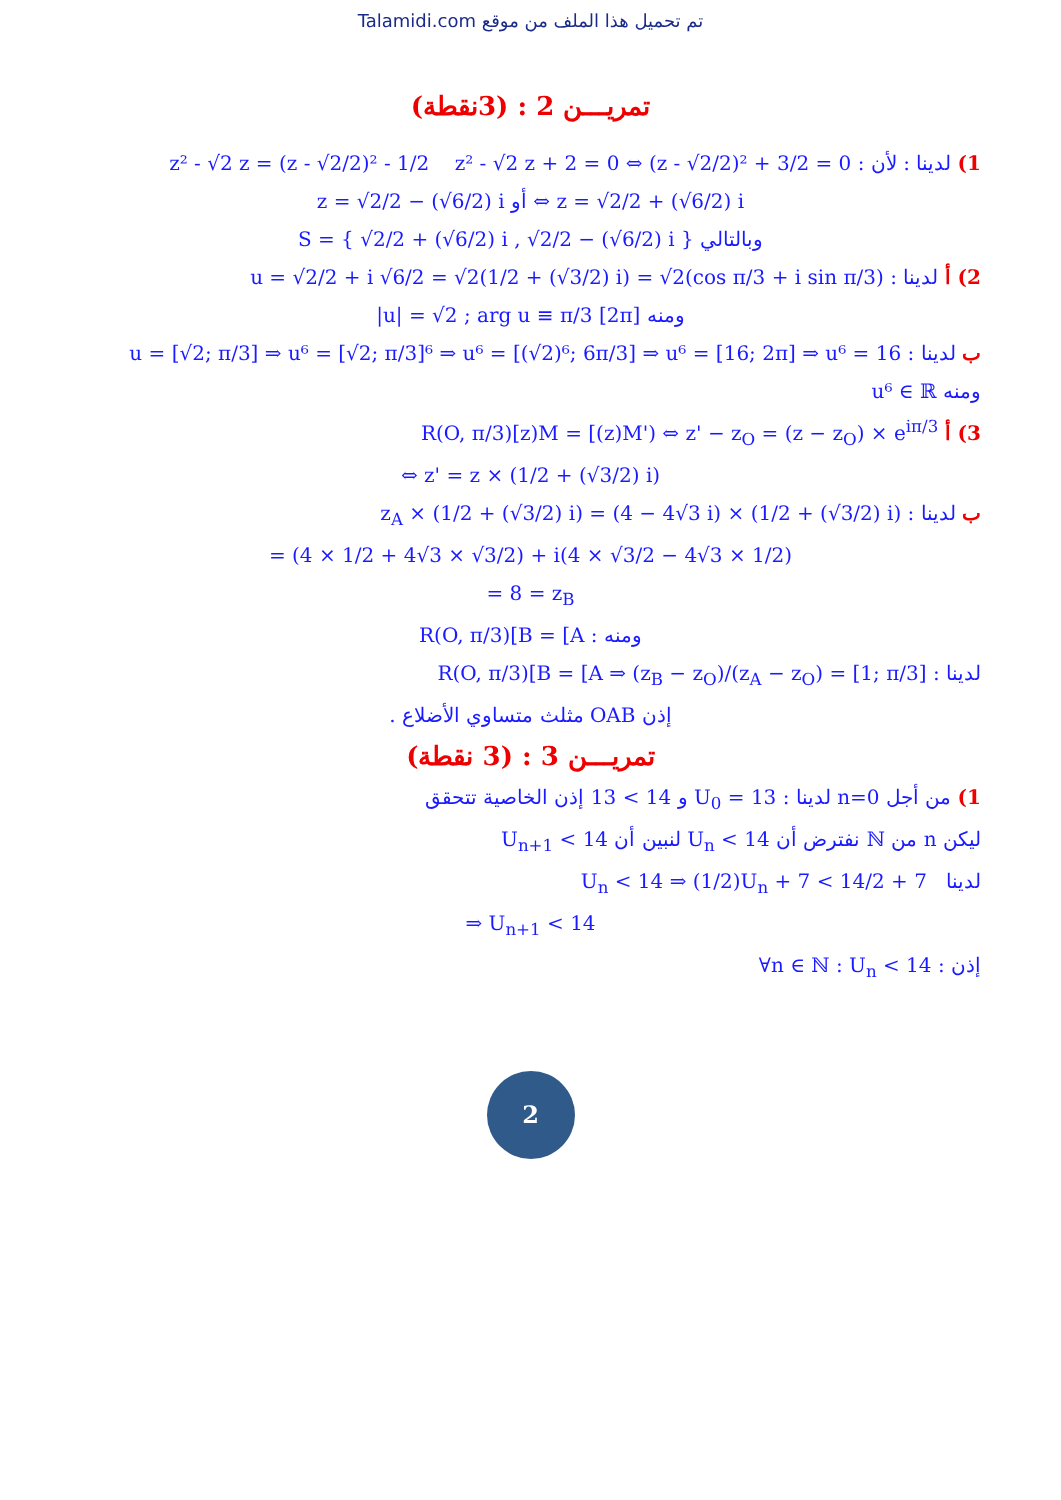Talamidi.com تم تحميل هذا الملف من موقع
تمريـــن 2 : (3نقطة)
1) لدينا : لأن : z² - √2 z = (z - √2/2)² - 1/2 z² - √2 z + 2 = 0 ⇔ (z - √2/2)² + 3/2 = 0
⇔ z = √2/2 + (√6/2) i أو z = √2/2 − (√6/2) i
وبالتالي S = { √2/2 + (√6/2) i , √2/2 − (√6/2) i }
2) أ لدينا : u = √2/2 + i √6/2 = √2(1/2 + (√3/2) i) = √2(cos π/3 + i sin π/3)
ومنه |u| = √2 ; arg u ≡ π/3 [2π]
ب لدينا : u = [√2; π/3] ⇒ u⁶ = [√2; π/3]⁶ ⇒ u⁶ = [(√2)⁶; 6π/3] ⇒ u⁶ = [16; 2π] ⇒ u⁶ = 16
ومنه u⁶ ∈ ℝ
3) أ R(O, π/3)[z)M = [(z)M') ⇔ z' − z<sub>O</sub> = (z − z<sub>O</sub>) × e<sup>iπ/3</sup>
⇔ z' = z × (1/2 + (√3/2) i)
ب لدينا : z<sub>A</sub> × (1/2 + (√3/2) i) = (4 − 4√3 i) × (1/2 + (√3/2) i)
= (4 × 1/2 + 4√3 × √3/2) + i(4 × √3/2 − 4√3 × 1/2)
= 8 = z<sub>B</sub>
ومنه : R(O, π/3)[B = [A
لدينا : R(O, π/3)[B = [A ⇒ (z<sub>B</sub> − z<sub>O</sub>)/(z<sub>A</sub> − z<sub>O</sub>) = [1; π/3]
إذن OAB مثلث متساوي الأضلاع .
تمريـــن 3 : (3 نقطة)
1) من أجل n=0 لدينا : U<sub>0</sub> = 13 و 13 < 14 إذن الخاصية تتحقق
ليكن n من ℕ نفترض أن U<sub>n</sub> < 14 لنبين أن U<sub>n+1</sub> < 14
لدينا U<sub>n</sub> < 14 ⇒ (1/2)U<sub>n</sub> + 7 < 14/2 + 7
⇒ U<sub>n+1</sub> < 14
إذن : ∀n ∈ ℕ : U<sub>n</sub> < 14
2